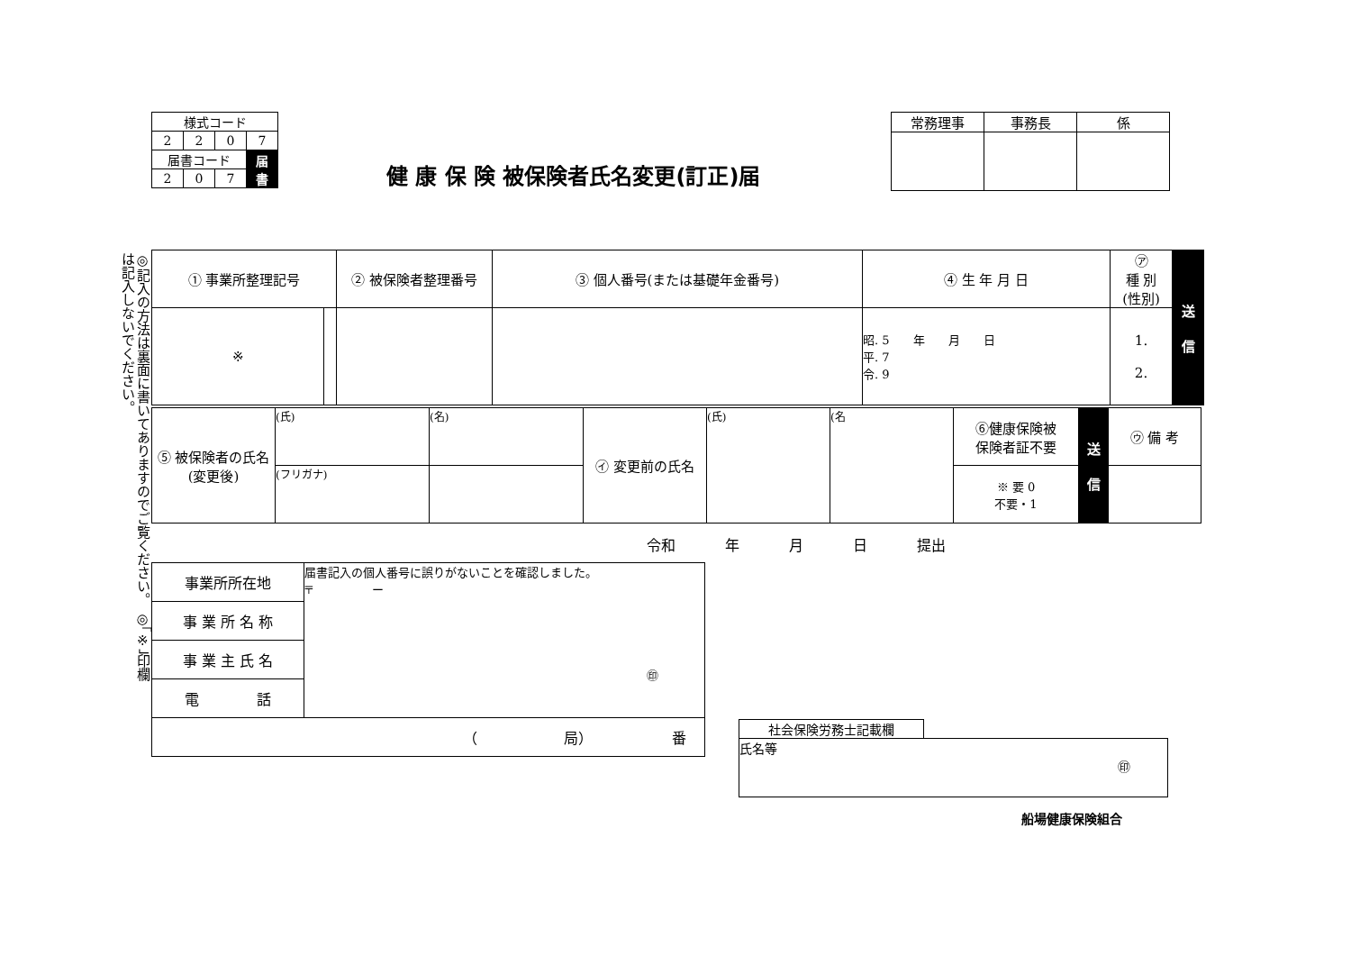| 様式コード | | | |
| 2 | 2 | 0 | 7 |
| 届書コード | | | 届 書 |
| 2 | 0 | 7 | |
健 康 保 険 被保険者氏名変更(訂正)届
| 常務理事 | 事務長 | 係 |
◎記入の方法は裏面に書いてありますのでご覧ください。 ◎「※」印欄は記入しないでください。
| ① 事業所整理記号 | | ② 被保険者整理番号 | ③ 個人番号(または基礎年金番号) | ④ 生 年 月 日 | ㋐ 種 別 (性別) | 送 信 |
| ※ | | | | 昭. 5 年 月 日 平. 7 令. 9 | 1. 2. | |
| ⑤ 被保険者の氏名 (変更後) | (氏) | (名) | ㋑ 変更前の氏名 | (氏) | (名 | ⑥健康保険被 保険者証不要 | 送 信 | ㋒ 備 考 |
| | (フリガナ) | | | | | ※ 要 0 不要・1 | | |
令和 年 月 日 提出
| 事業所所在地 | 届書記入の個人番号に誤りがないことを確認しました。 〒 ー ㊞ |
| 事 業 所 名 称 | |
| 事 業 主 氏 名 | |
| 電 話 | |
| （ 局） 番 | |
| 社会保険労務士記載欄 | |
| 氏名等 ㊞ | |
船場健康保険組合